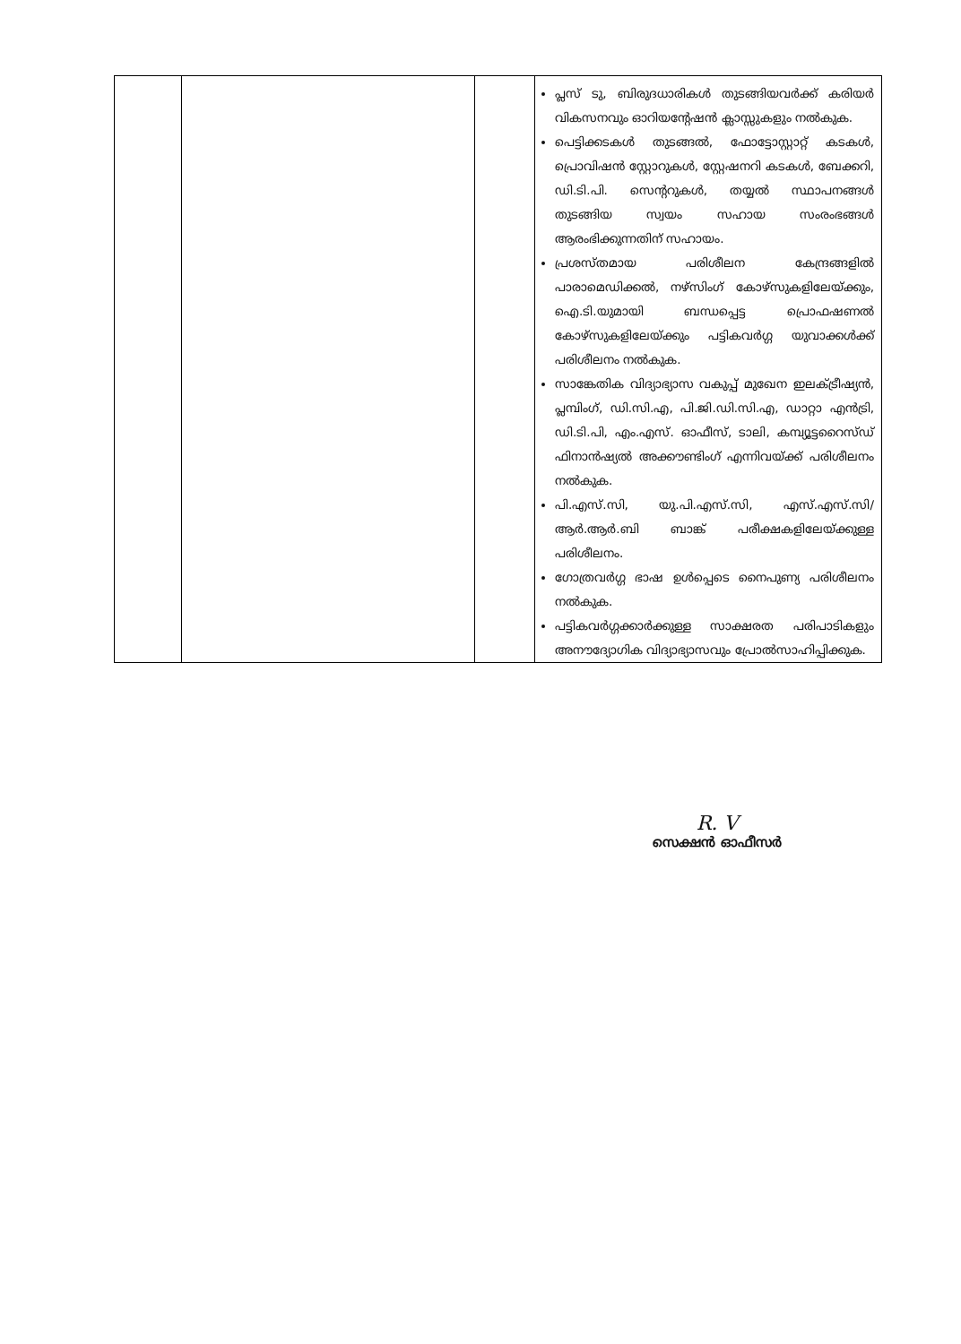| | | | പ്ലസ് ടു, ബിരുദധാരികൾ തുടങ്ങിയവർക്ക് കരിയർ വികസനവും ഓറിയന്റേഷൻ ക്ലാസ്സുകളും നൽകുക. പെട്ടിക്കടകൾ തുടങ്ങൽ, ഫോട്ടോസ്റ്റാറ്റ് കടകൾ, പ്രൊവിഷൻ സ്റ്റോറുകൾ, സ്റ്റേഷനറി കടകൾ, ബേക്കറി, ഡി.ടി.പി. സെന്ററുകൾ, തയ്യൽ സ്ഥാപനങ്ങൾ തുടങ്ങിയ സ്വയം സഹായ സംരംഭങ്ങൾ ആരംഭിക്കുന്നതിന് സഹായം. പ്രശസ്തമായ പരിശീലന കേന്ദ്രങ്ങളിൽ പാരാമെഡിക്കൽ, നഴ്സിംഗ് കോഴ്സുകളിലേയ്ക്കും, ഐ.ടി.യുമായി ബന്ധപ്പെട്ട പ്രൊഫഷണൽ കോഴ്സുകളിലേയ്ക്കും പട്ടികവർഗ്ഗ യുവാക്കൾക്ക് പരിശീലനം നൽകുക. സാങ്കേതിക വിദ്യാഭ്യാസ വകുപ്പ് മുഖേന ഇലക്ട്രീഷ്യൻ, പ്ലമ്പിംഗ്, ഡി.സി.എ, പി.ജി.ഡി.സി.എ, ഡാറ്റാ എൻട്രി, ഡി.ടി.പി, എം.എസ്. ഓഫീസ്, ടാലി, കമ്പ്യൂട്ടറൈസ്ഡ് ഫിനാൻഷ്യൽ അക്കൗണ്ടിംഗ് എന്നിവയ്ക്ക് പരിശീലനം നൽകുക. പി.എസ്.സി, യു.പി.എസ്.സി, എസ്.എസ്.സി/ആർ.ആർ.ബി ബാങ്ക് പരീക്ഷകളിലേയ്ക്കുള്ള പരിശീലനം. ഗോത്രവർഗ്ഗ ഭാഷ ഉൾപ്പെടെ നൈപുണ്യ പരിശീലനം നൽകുക. പട്ടികവർഗ്ഗക്കാർക്കുള്ള സാക്ഷരത പരിപാടികളും അനൗദ്യോഗിക വിദ്യാഭ്യാസവും പ്രോൽസാഹിപ്പിക്കുക. |
R. V
സെക്ഷൻ ഓഫീസർ